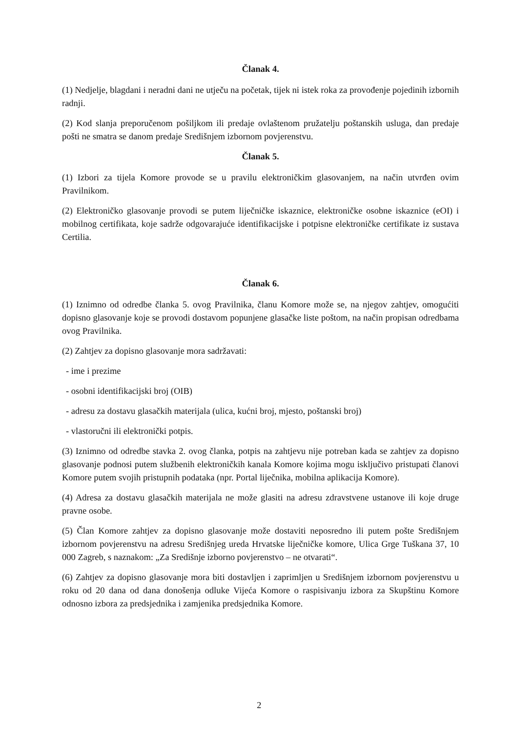Članak 4.
(1) Nedjelje, blagdani i neradni dani ne utječu na početak, tijek ni istek roka za provođenje pojedinih izbornih radnji.
(2) Kod slanja preporučenom pošiljkom ili predaje ovlaštenom pružatelju poštanskih usluga, dan predaje pošti ne smatra se danom predaje Središnjem izbornom povjerenstvu.
Članak 5.
(1) Izbori za tijela Komore provode se u pravilu elektroničkim glasovanjem, na način utvrđen ovim Pravilnikom.
(2) Elektroničko glasovanje provodi se putem liječničke iskaznice, elektroničke osobne iskaznice (eOI) i mobilnog certifikata, koje sadrže odgovarajuće identifikacijske i potpisne elektroničke certifikate iz sustava Certilia.
Članak 6.
(1) Iznimno od odredbe članka 5. ovog Pravilnika, članu Komore može se, na njegov zahtjev, omogućiti dopisno glasovanje koje se provodi dostavom popunjene glasačke liste poštom, na način propisan odredbama ovog Pravilnika.
(2) Zahtjev za dopisno glasovanje mora sadržavati:
- ime i prezime
- osobni identifikacijski broj (OIB)
- adresu za dostavu glasačkih materijala (ulica, kućni broj, mjesto, poštanski broj)
- vlastoručni ili elektronički potpis.
(3) Iznimno od odredbe stavka 2. ovog članka, potpis na zahtjevu nije potreban kada se zahtjev za dopisno glasovanje podnosi putem službenih elektroničkih kanala Komore kojima mogu isključivo pristupati članovi Komore putem svojih pristupnih podataka (npr. Portal liječnika, mobilna aplikacija Komore).
(4) Adresa za dostavu glasačkih materijala ne može glasiti na adresu zdravstvene ustanove ili koje druge pravne osobe.
(5) Član Komore zahtjev za dopisno glasovanje može dostaviti neposredno ili putem pošte Središnjem izbornom povjerenstvu na adresu Središnjeg ureda Hrvatske liječničke komore, Ulica Grge Tuškana 37, 10 000 Zagreb, s naznakom: „Za Središnje izborno povjerenstvo – ne otvarati“.
(6) Zahtjev za dopisno glasovanje mora biti dostavljen i zaprimljen u Središnjem izbornom povjerenstvu u roku od 20 dana od dana donošenja odluke Vijeća Komore o raspisivanju izbora za Skupštinu Komore odnosno izbora za predsjednika i zamjenika predsjednika Komore.
2